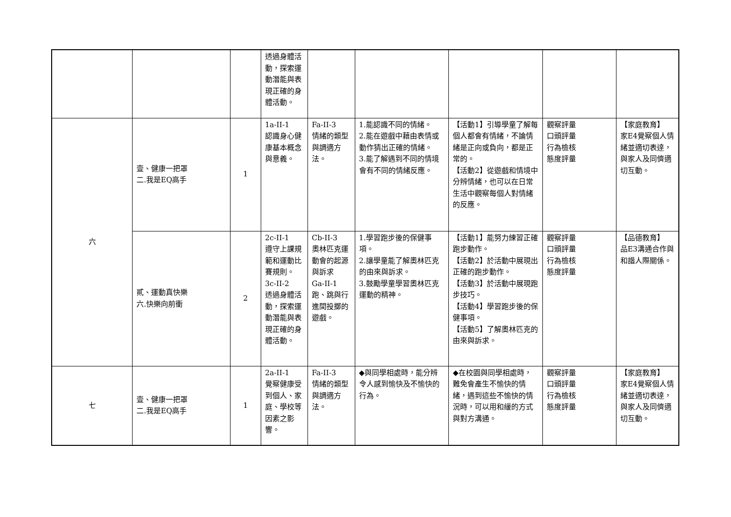| | | | 透過身體活動，探索運動潛能與表現正確的身體活動。 | | | | | |
| 六 | 壹、健康一把罩 二.我是EQ高手 | 1 | 1a-II-1 認識身心健康基本概念與意義。 | Fa-II-3 情緒的類型與調適方法。 | 1.能認識不同的情緒。 2.能在遊戲中藉由表情或動作猜出正確的情緒。 3.能了解遇到不同的情境會有不同的情緒反應。 | 【活動1】引導學童了解每個人都會有情緒，不論情緒是正向或負向，都是正常的。 【活動2】從遊戲和情境中分辨情緒，也可以在日常生活中觀察每個人對情緒的反應。 | 觀察評量 口頭評量 行為檢核 態度評量 | 【家庭教育】 家E4覺察個人情緒並適切表達，與家人及同儕適切互動。 |
| | 貳、運動真快樂 六.快樂向前衝 | 2 | 2c-II-1 遵守上課規範和運動比賽規則。 3c-II-2 透過身體活動，探索運動潛能與表現正確的身體活動。 | Cb-II-3 奧林匹克運動會的起源與訴求 Ga-II-1 跑、跳與行進間投擲的遊戲。 | 1.學習跑步後的保健事項。 2.讓學童能了解奧林匹克的由來與訴求。 3.鼓勵學童學習奧林匹克運動的精神。 | 【活動1】能努力練習正確跑步動作。 【活動2】於活動中展現出正確的跑步動作。 【活動3】於活動中展現跑步技巧。 【活動4】學習跑步後的保健事項。 【活動5】了解奧林匹克的由來與訴求。 | 觀察評量 口頭評量 行為檢核 態度評量 | 【品德教育】 品E3溝通合作與和諧人際關係。 |
| 七 | 壹、健康一把罩 二.我是EQ高手 | 1 | 2a-II-1 覺察健康受到個人、家庭、學校等因素之影響。 | Fa-II-3 情緒的類型與調適方法。 | ◆與同學相處時，能分辨令人感到愉快及不愉快的行為。 | ◆在校園與同學相處時，難免會產生不愉快的情緒，遇到這些不愉快的情況時，可以用和緩的方式與對方溝通。 | 觀察評量 口頭評量 行為檢核 態度評量 | 【家庭教育】 家E4覺察個人情緒並適切表達，與家人及同儕適切互動。 |